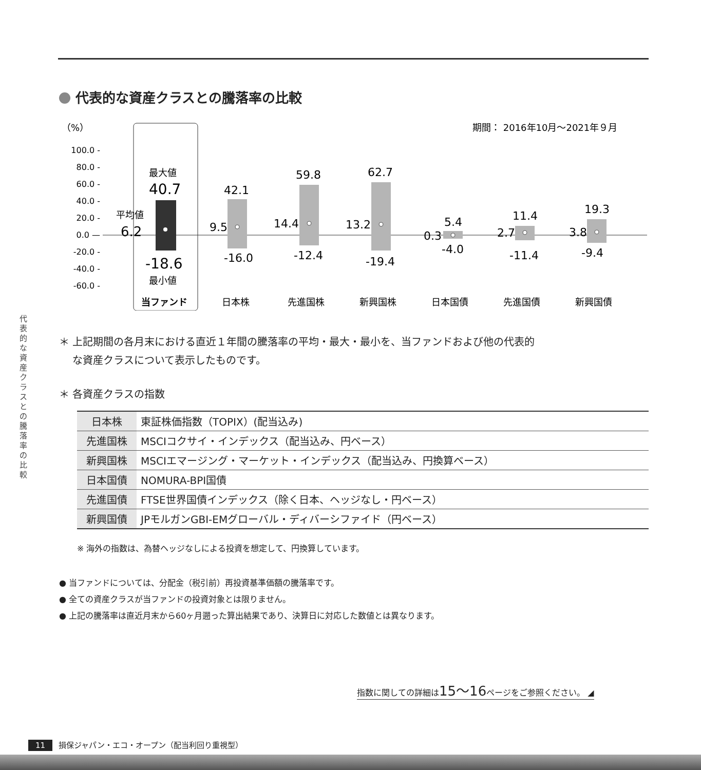代表的な資産クラスとの騰落率の比較
（%）
期間： 2016年10月〜2021年９月
100.0 -
80.0 -
60.0 -
40.0 -
20.0 -
0.0 —
-20.0 -
-40.0 -
-60.0 -
最大値
40.7
平均値
6.2
-18.6
最小値
当ファンド
42.1
9.5
-16.0
59.8
14.4
-12.4
62.7
13.2
-19.4
5.4
0.3
-4.0
11.4
2.7
-11.4
19.3
3.8
-9.4
日本株
先進国株
新興国株
日本国債
先進国債
新興国債
＊ 上記期間の各月末における直近１年間の騰落率の平均・最大・最小を、当ファンドおよび他の代表的
　 な資産クラスについて表示したものです。
＊ 各資産クラスの指数
| 日本株 | 東証株価指数（TOPIX）(配当込み) |
| 先進国株 | MSCIコクサイ・インデックス（配当込み、円ベース） |
| 新興国株 | MSCIエマージング・マーケット・インデックス（配当込み、円換算ベース） |
| 日本国債 | NOMURA-BPI国債 |
| 先進国債 | FTSE世界国債インデックス（除く日本、ヘッジなし・円ベース） |
| 新興国債 | JPモルガンGBI-EMグローバル・ディバーシファイド（円ベース） |
※ 海外の指数は、為替ヘッジなしによる投資を想定して、円換算しています。
● 当ファンドについては、分配金（税引前）再投資基準価額の騰落率です。
● 全ての資産クラスが当ファンドの投資対象とは限りません。
● 上記の騰落率は直近月末から60ヶ月遡った算出結果であり、決算日に対応した数値とは異なります。
指数に関しての詳細は15〜16ページをご参照ください。 ◢
代表的な資産クラスとの騰落率の比較
11 損保ジャパン・エコ・オープン（配当利回り重視型）